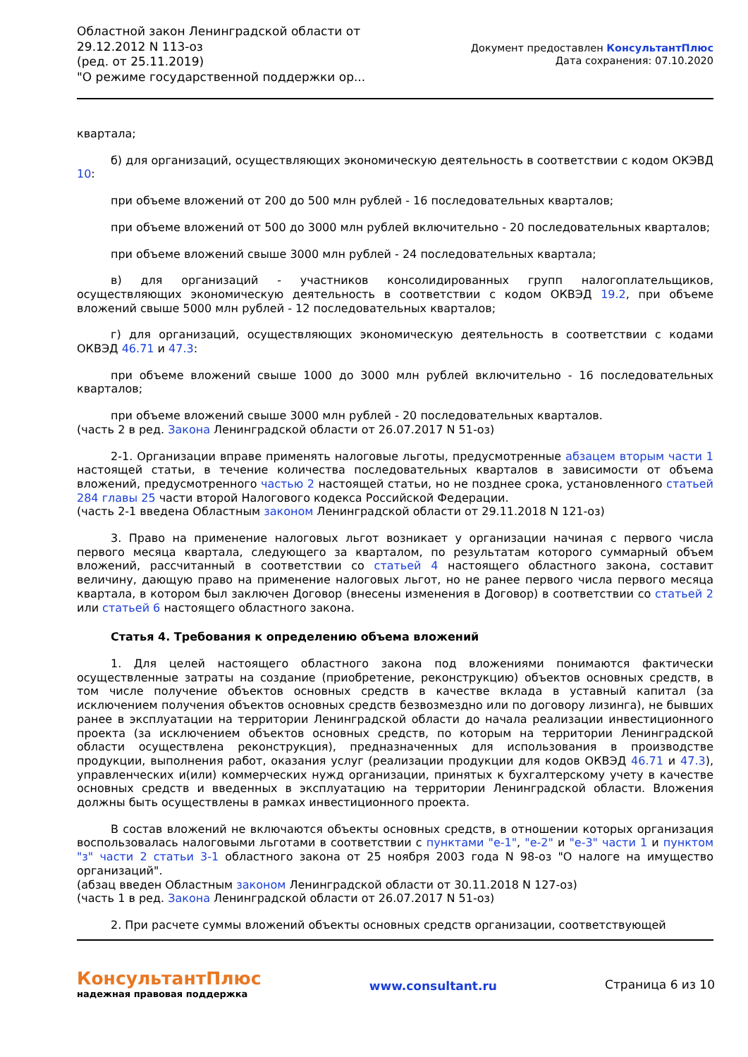Областной закон Ленинградской области от 29.12.2012 N 113-оз
(ред. от 25.11.2019)
"О режиме государственной поддержки ор...
Документ предоставлен КонсультантПлюс
Дата сохранения: 07.10.2020
квартала;
б) для организаций, осуществляющих экономическую деятельность в соответствии с кодом ОКЭВД 10:
при объеме вложений от 200 до 500 млн рублей - 16 последовательных кварталов;
при объеме вложений от 500 до 3000 млн рублей включительно - 20 последовательных кварталов;
при объеме вложений свыше 3000 млн рублей - 24 последовательных квартала;
в) для организаций - участников консолидированных групп налогоплательщиков, осуществляющих экономическую деятельность в соответствии с кодом ОКВЭД 19.2, при объеме вложений свыше 5000 млн рублей - 12 последовательных кварталов;
г) для организаций, осуществляющих экономическую деятельность в соответствии с кодами ОКВЭД 46.71 и 47.3:
при объеме вложений свыше 1000 до 3000 млн рублей включительно - 16 последовательных кварталов;
при объеме вложений свыше 3000 млн рублей - 20 последовательных кварталов.
(часть 2 в ред. Закона Ленинградской области от 26.07.2017 N 51-оз)
2-1. Организации вправе применять налоговые льготы, предусмотренные абзацем вторым части 1 настоящей статьи, в течение количества последовательных кварталов в зависимости от объема вложений, предусмотренного частью 2 настоящей статьи, но не позднее срока, установленного статьей 284 главы 25 части второй Налогового кодекса Российской Федерации.
(часть 2-1 введена Областным законом Ленинградской области от 29.11.2018 N 121-оз)
3. Право на применение налоговых льгот возникает у организации начиная с первого числа первого месяца квартала, следующего за кварталом, по результатам которого суммарный объем вложений, рассчитанный в соответствии со статьей 4 настоящего областного закона, составит величину, дающую право на применение налоговых льгот, но не ранее первого числа первого месяца квартала, в котором был заключен Договор (внесены изменения в Договор) в соответствии со статьей 2 или статьей 6 настоящего областного закона.
Статья 4. Требования к определению объема вложений
1. Для целей настоящего областного закона под вложениями понимаются фактически осуществленные затраты на создание (приобретение, реконструкцию) объектов основных средств, в том числе получение объектов основных средств в качестве вклада в уставный капитал (за исключением получения объектов основных средств безвозмездно или по договору лизинга), не бывших ранее в эксплуатации на территории Ленинградской области до начала реализации инвестиционного проекта (за исключением объектов основных средств, по которым на территории Ленинградской области осуществлена реконструкция), предназначенных для использования в производстве продукции, выполнения работ, оказания услуг (реализации продукции для кодов ОКВЭД 46.71 и 47.3), управленческих и(или) коммерческих нужд организации, принятых к бухгалтерскому учету в качестве основных средств и введенных в эксплуатацию на территории Ленинградской области. Вложения должны быть осуществлены в рамках инвестиционного проекта.
В состав вложений не включаются объекты основных средств, в отношении которых организация воспользовалась налоговыми льготами в соответствии с пунктами "е-1", "е-2" и "е-3" части 1 и пунктом "з" части 2 статьи 3-1 областного закона от 25 ноября 2003 года N 98-оз "О налоге на имущество организаций".
(абзац введен Областным законом Ленинградской области от 30.11.2018 N 127-оз)
(часть 1 в ред. Закона Ленинградской области от 26.07.2017 N 51-оз)
2. При расчете суммы вложений объекты основных средств организации, соответствующей
КонсультантПлюс
надежная правовая поддержка
www.consultant.ru Страница 6 из 10